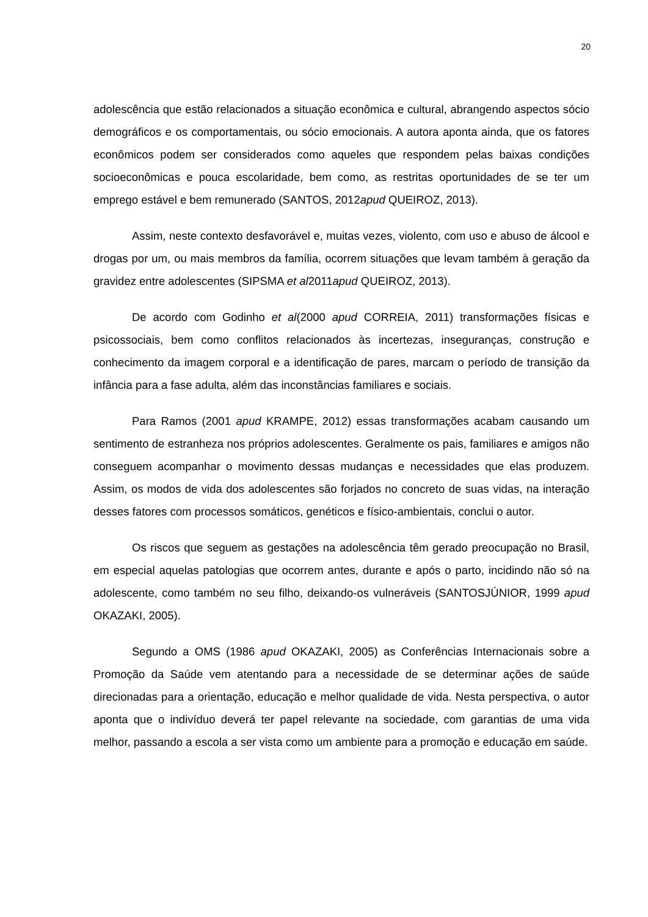20
adolescência que estão relacionados a situação econômica e cultural, abrangendo aspectos sócio demográficos e os comportamentais, ou sócio emocionais. A autora aponta ainda, que os fatores econômicos podem ser considerados como aqueles que respondem pelas baixas condições socioeconômicas e pouca escolaridade, bem como, as restritas oportunidades de se ter um emprego estável e bem remunerado (SANTOS, 2012apud QUEIROZ, 2013).
Assim, neste contexto desfavorável e, muitas vezes, violento, com uso e abuso de álcool e drogas por um, ou mais membros da família, ocorrem situações que levam também à geração da gravidez entre adolescentes (SIPSMA et al2011apud QUEIROZ, 2013).
De acordo com Godinho et al(2000 apud CORREIA, 2011) transformações físicas e psicossociais, bem como conflitos relacionados às incertezas, inseguranças, construção e conhecimento da imagem corporal e a identificação de pares, marcam o período de transição da infância para a fase adulta, além das inconstâncias familiares e sociais.
Para Ramos (2001 apud KRAMPE, 2012) essas transformações acabam causando um sentimento de estranheza nos próprios adolescentes. Geralmente os pais, familiares e amigos não conseguem acompanhar o movimento dessas mudanças e necessidades que elas produzem. Assim, os modos de vida dos adolescentes são forjados no concreto de suas vidas, na interação desses fatores com processos somáticos, genéticos e físico-ambientais, conclui o autor.
Os riscos que seguem as gestações na adolescência têm gerado preocupação no Brasil, em especial aquelas patologias que ocorrem antes, durante e após o parto, incidindo não só na adolescente, como também no seu filho, deixando-os vulneráveis (SANTOSJÚNIOR, 1999 apud OKAZAKI, 2005).
Segundo a OMS (1986 apud OKAZAKI, 2005) as Conferências Internacionais sobre a Promoção da Saúde vem atentando para a necessidade de se determinar ações de saúde direcionadas para a orientação, educação e melhor qualidade de vida. Nesta perspectiva, o autor aponta que o indivíduo deverá ter papel relevante na sociedade, com garantias de uma vida melhor, passando a escola a ser vista como um ambiente para a promoção e educação em saúde.